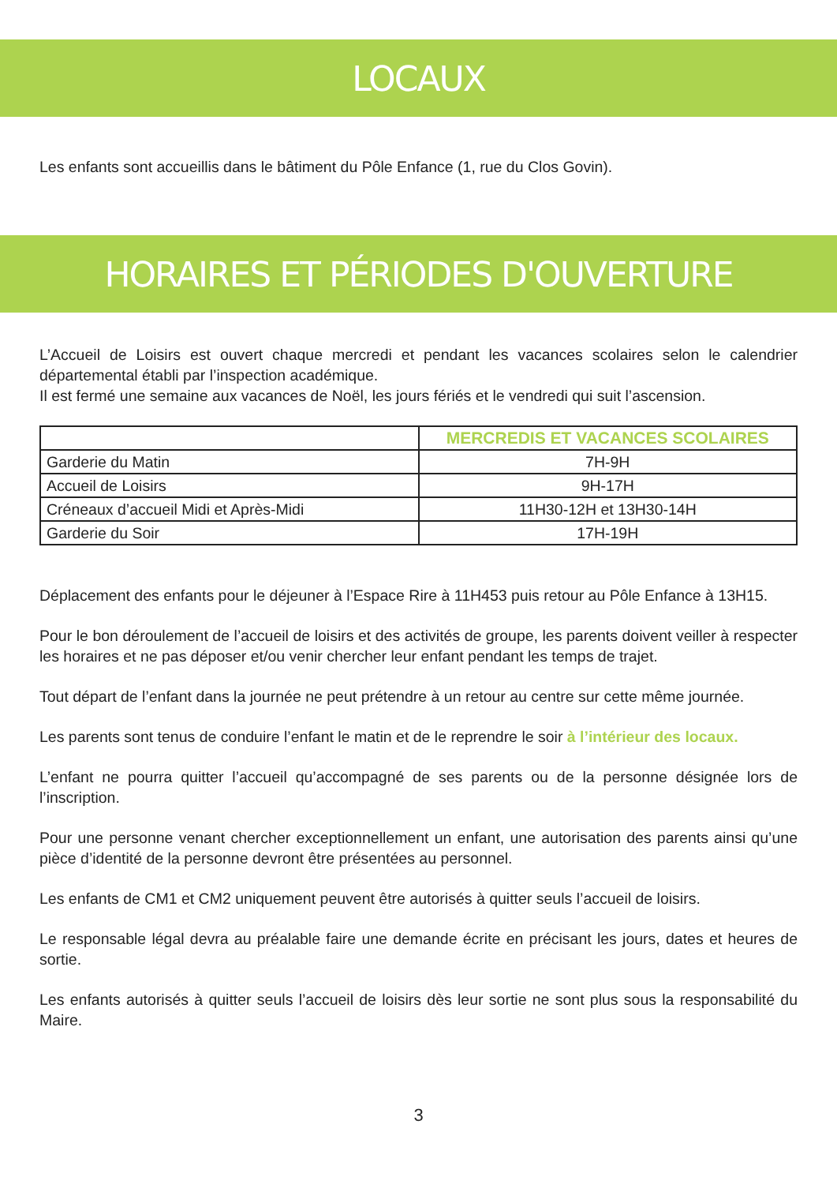LOCAUX
Les enfants sont accueillis dans le bâtiment du Pôle Enfance (1, rue du Clos Govin).
HORAIRES ET PÉRIODES D'OUVERTURE
L’Accueil de Loisirs est ouvert chaque mercredi et pendant les vacances scolaires selon le calendrier départemental établi par l’inspection académique.
Il est fermé une semaine aux vacances de Noël, les jours fériés et le vendredi qui suit l’ascension.
| | MERCREDIS ET VACANCES SCOLAIRES |
| --- | --- |
| Garderie du Matin | 7H-9H |
| Accueil de Loisirs | 9H-17H |
| Créneaux d’accueil Midi et Après-Midi | 11H30-12H et 13H30-14H |
| Garderie du Soir | 17H-19H |
Déplacement des enfants pour le déjeuner à l’Espace Rire à 11H453 puis retour au Pôle Enfance à 13H15.
Pour le bon déroulement de l’accueil de loisirs et des activités de groupe, les parents doivent veiller à respecter les horaires et ne pas déposer et/ou venir chercher leur enfant pendant les temps de trajet.
Tout départ de l’enfant dans la journée ne peut prétendre à un retour au centre sur cette même journée.
Les parents sont tenus de conduire l’enfant le matin et de le reprendre le soir à l’intérieur des locaux.
L’enfant ne pourra quitter l’accueil qu’accompagné de ses parents ou de la personne désignée lors de l’inscription.
Pour une personne venant chercher exceptionnellement un enfant, une autorisation des parents ainsi qu’une pièce d’identité de la personne devront être présentées au personnel.
Les enfants de CM1 et CM2 uniquement peuvent être autorisés à quitter seuls l’accueil de loisirs.
Le responsable légal devra au préalable faire une demande écrite en précisant les jours, dates et heures de sortie.
Les enfants autorisés à quitter seuls l’accueil de loisirs dès leur sortie ne sont plus sous la responsabilité du Maire.
3